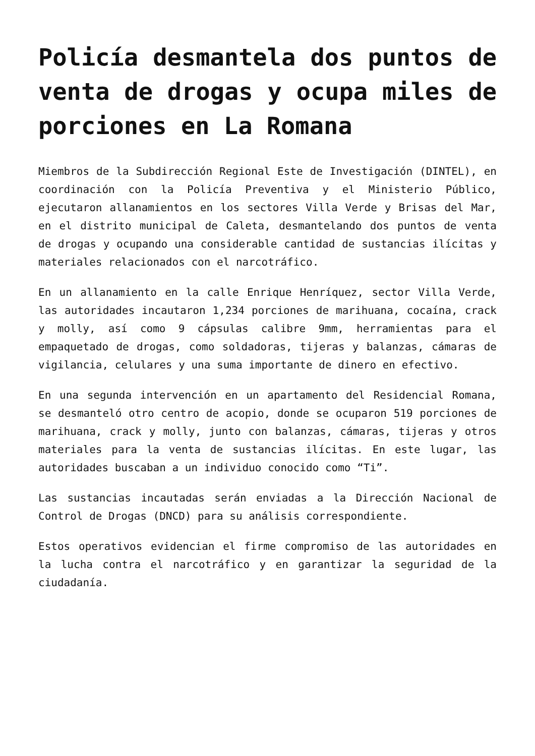Policía desmantela dos puntos de venta de drogas y ocupa miles de porciones en La Romana
Miembros de la Subdirección Regional Este de Investigación (DINTEL), en coordinación con la Policía Preventiva y el Ministerio Público, ejecutaron allanamientos en los sectores Villa Verde y Brisas del Mar, en el distrito municipal de Caleta, desmantelando dos puntos de venta de drogas y ocupando una considerable cantidad de sustancias ilícitas y materiales relacionados con el narcotráfico.
En un allanamiento en la calle Enrique Henríquez, sector Villa Verde, las autoridades incautaron 1,234 porciones de marihuana, cocaína, crack y molly, así como 9 cápsulas calibre 9mm, herramientas para el empaquetado de drogas, como soldadoras, tijeras y balanzas, cámaras de vigilancia, celulares y una suma importante de dinero en efectivo.
En una segunda intervención en un apartamento del Residencial Romana, se desmanteló otro centro de acopio, donde se ocuparon 519 porciones de marihuana, crack y molly, junto con balanzas, cámaras, tijeras y otros materiales para la venta de sustancias ilícitas. En este lugar, las autoridades buscaban a un individuo conocido como “Ti”.
Las sustancias incautadas serán enviadas a la Dirección Nacional de Control de Drogas (DNCD) para su análisis correspondiente.
Estos operativos evidencian el firme compromiso de las autoridades en la lucha contra el narcotráfico y en garantizar la seguridad de la ciudadanía.